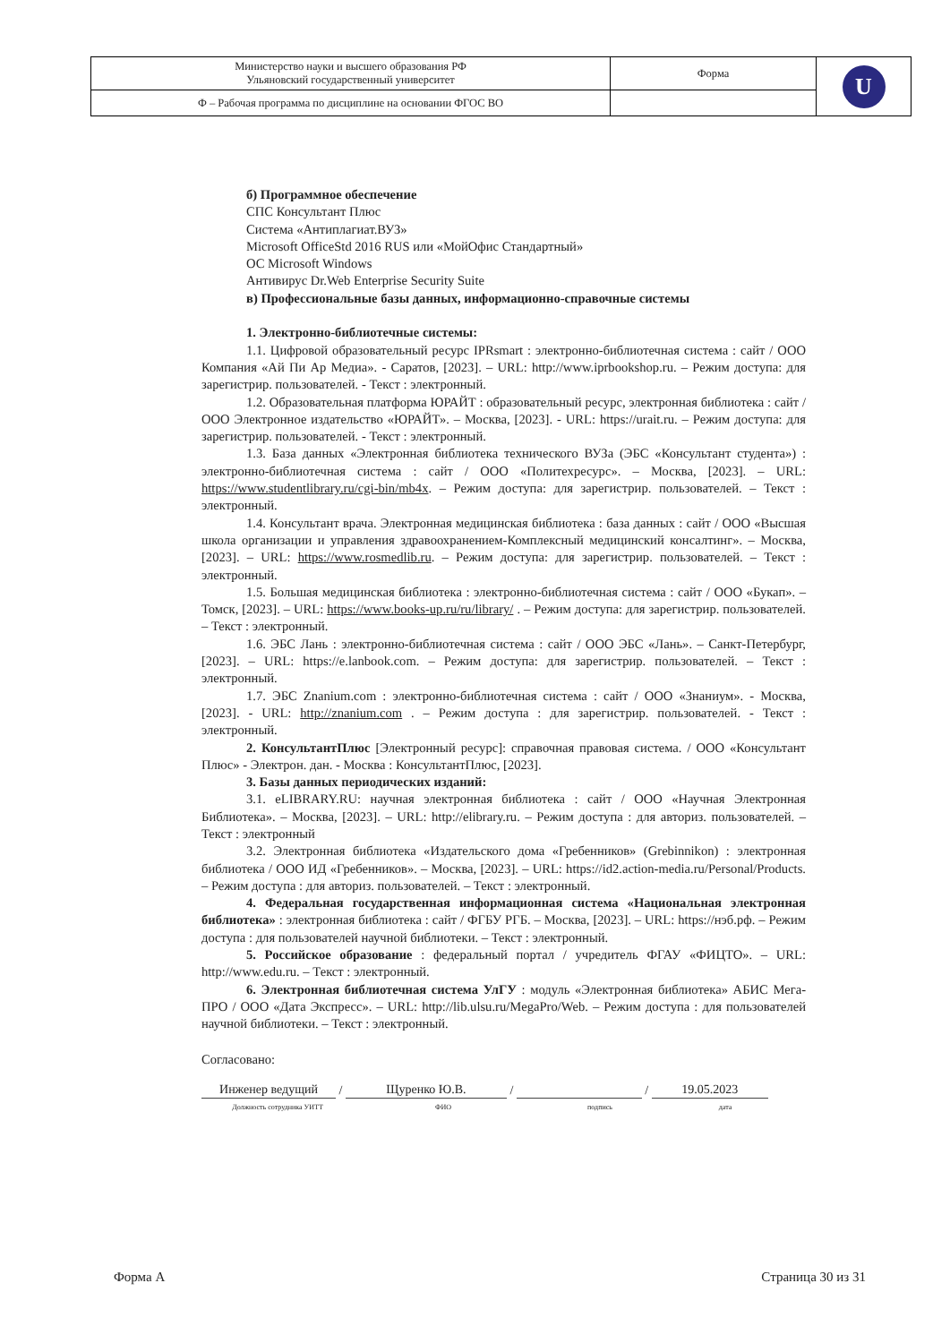| Министерство науки и высшего образования РФ Ульяновский государственный университет | Форма | U |
| Ф – Рабочая программа по дисциплине на основании ФГОС ВО | | |
б) Программное обеспечение
СПС Консультант Плюс
Система «Антиплагиат.ВУЗ»
Microsoft OfficeStd 2016 RUS или «МойОфис Стандартный»
ОС Microsoft Windows
Антивирус Dr.Web Enterprise Security Suite
в) Профессиональные базы данных, информационно-справочные системы
1. Электронно-библиотечные системы:
1.1. Цифровой образовательный ресурс IPRsmart : электронно-библиотечная система : сайт / ООО Компания «Ай Пи Ар Медиа». - Саратов, [2023]. – URL: http://www.iprbookshop.ru. – Режим доступа: для зарегистрир. пользователей. - Текст : электронный.
1.2. Образовательная платформа ЮРАЙТ : образовательный ресурс, электронная библиотека : сайт / ООО Электронное издательство «ЮРАЙТ». – Москва, [2023]. - URL: https://urait.ru. – Режим доступа: для зарегистрир. пользователей. - Текст : электронный.
1.3. База данных «Электронная библиотека технического ВУЗа (ЭБС «Консультант студента») : электронно-библиотечная система : сайт / ООО «Политехресурс». – Москва, [2023]. – URL: https://www.studentlibrary.ru/cgi-bin/mb4x. – Режим доступа: для зарегистрир. пользователей. – Текст : электронный.
1.4. Консультант врача. Электронная медицинская библиотека : база данных : сайт / ООО «Высшая школа организации и управления здравоохранением-Комплексный медицинский консалтинг». – Москва, [2023]. – URL: https://www.rosmedlib.ru. – Режим доступа: для зарегистрир. пользователей. – Текст : электронный.
1.5. Большая медицинская библиотека : электронно-библиотечная система : сайт / ООО «Букап». – Томск, [2023]. – URL: https://www.books-up.ru/ru/library/ . – Режим доступа: для зарегистрир. пользователей. – Текст : электронный.
1.6. ЭБС Лань : электронно-библиотечная система : сайт / ООО ЭБС «Лань». – Санкт-Петербург, [2023]. – URL: https://e.lanbook.com. – Режим доступа: для зарегистрир. пользователей. – Текст : электронный.
1.7. ЭБС Znanium.com : электронно-библиотечная система : сайт / ООО «Знаниум». - Москва, [2023]. - URL: http://znanium.com . – Режим доступа : для зарегистрир. пользователей. - Текст : электронный.
2. КонсультантПлюс [Электронный ресурс]: справочная правовая система. / ООО «Консультант Плюс» - Электрон. дан. - Москва : КонсультантПлюс, [2023].
3. Базы данных периодических изданий:
3.1. eLIBRARY.RU: научная электронная библиотека : сайт / ООО «Научная Электронная Библиотека». – Москва, [2023]. – URL: http://elibrary.ru. – Режим доступа : для авториз. пользователей. – Текст : электронный
3.2. Электронная библиотека «Издательского дома «Гребенников» (Grebinnikon) : электронная библиотека / ООО ИД «Гребенников». – Москва, [2023]. – URL: https://id2.action-media.ru/Personal/Products. – Режим доступа : для авториз. пользователей. – Текст : электронный.
4. Федеральная государственная информационная система «Национальная электронная библиотека» : электронная библиотека : сайт / ФГБУ РГБ. – Москва, [2023]. – URL: https://нэб.рф. – Режим доступа : для пользователей научной библиотеки. – Текст : электронный.
5. Российское образование : федеральный портал / учредитель ФГАУ «ФИЦТО». – URL: http://www.edu.ru. – Текст : электронный.
6. Электронная библиотечная система УлГУ : модуль «Электронная библиотека» АБИС Мега-ПРО / ООО «Дата Экспресс». – URL: http://lib.ulsu.ru/MegaPro/Web. – Режим доступа : для пользователей научной библиотеки. – Текст : электронный.
Согласовано:
Инженер ведущий
/
Щуренко Ю.В.
/
/
19.05.2023
Должность сотрудника УИТТ ФИО подпись дата
Форма А Страница 30 из 31